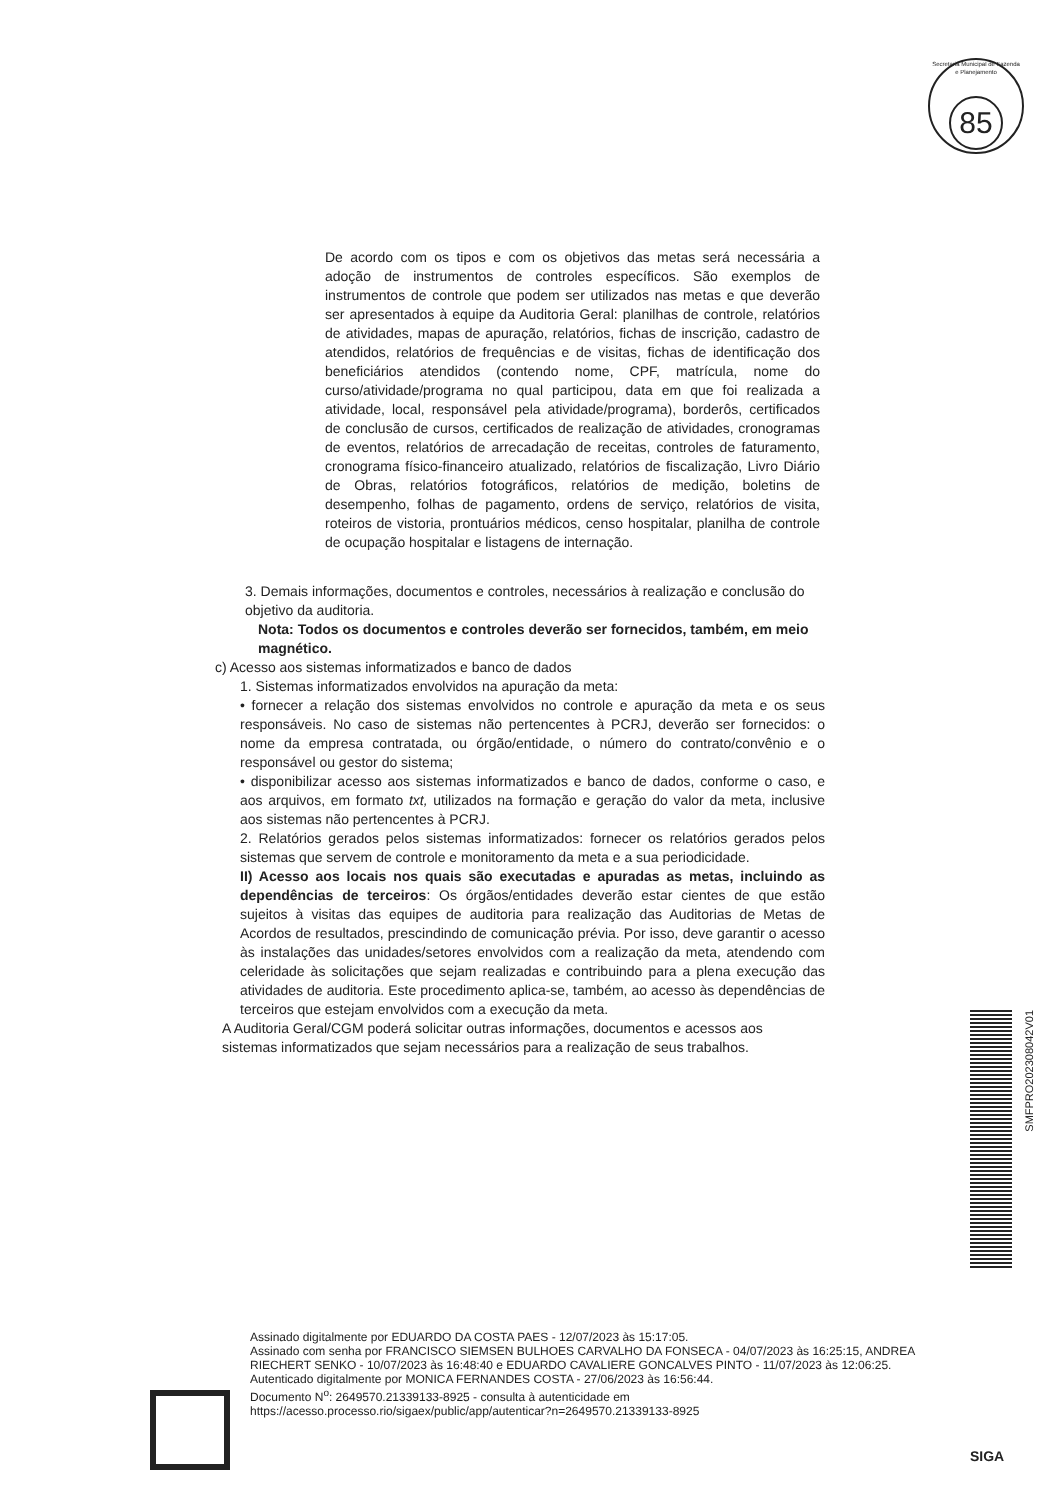Secretaria Municipal de Fazenda e Planejamento
85
De acordo com os tipos e com os objetivos das metas será necessária a adoção de instrumentos de controles específicos. São exemplos de instrumentos de controle que podem ser utilizados nas metas e que deverão ser apresentados à equipe da Auditoria Geral: planilhas de controle, relatórios de atividades, mapas de apuração, relatórios, fichas de inscrição, cadastro de atendidos, relatórios de frequências e de visitas, fichas de identificação dos beneficiários atendidos (contendo nome, CPF, matrícula, nome do curso/atividade/programa no qual participou, data em que foi realizada a atividade, local, responsável pela atividade/programa), borderôs, certificados de conclusão de cursos, certificados de realização de atividades, cronogramas de eventos, relatórios de arrecadação de receitas, controles de faturamento, cronograma físico-financeiro atualizado, relatórios de fiscalização, Livro Diário de Obras, relatórios fotográficos, relatórios de medição, boletins de desempenho, folhas de pagamento, ordens de serviço, relatórios de visita, roteiros de vistoria, prontuários médicos, censo hospitalar, planilha de controle de ocupação hospitalar e listagens de internação.
3. Demais informações, documentos e controles, necessários à realização e conclusão do objetivo da auditoria.
Nota: Todos os documentos e controles deverão ser fornecidos, também, em meio magnético.
c) Acesso aos sistemas informatizados e banco de dados
1. Sistemas informatizados envolvidos na apuração da meta:
• fornecer a relação dos sistemas envolvidos no controle e apuração da meta e os seus responsáveis. No caso de sistemas não pertencentes à PCRJ, deverão ser fornecidos: o nome da empresa contratada, ou órgão/entidade, o número do contrato/convênio e o responsável ou gestor do sistema;
• disponibilizar acesso aos sistemas informatizados e banco de dados, conforme o caso, e aos arquivos, em formato txt, utilizados na formação e geração do valor da meta, inclusive aos sistemas não pertencentes à PCRJ.
2. Relatórios gerados pelos sistemas informatizados: fornecer os relatórios gerados pelos sistemas que servem de controle e monitoramento da meta e a sua periodicidade.
II) Acesso aos locais nos quais são executadas e apuradas as metas, incluindo as dependências de terceiros: Os órgãos/entidades deverão estar cientes de que estão sujeitos à visitas das equipes de auditoria para realização das Auditorias de Metas de Acordos de resultados, prescindindo de comunicação prévia. Por isso, deve garantir o acesso às instalações das unidades/setores envolvidos com a realização da meta, atendendo com celeridade às solicitações que sejam realizadas e contribuindo para a plena execução das atividades de auditoria. Este procedimento aplica-se, também, ao acesso às dependências de terceiros que estejam envolvidos com a execução da meta.
A Auditoria Geral/CGM poderá solicitar outras informações, documentos e acessos aos sistemas informatizados que sejam necessários para a realização de seus trabalhos.
SMFPRO202308042V01
Assinado digitalmente por EDUARDO DA COSTA PAES - 12/07/2023 às 15:17:05.
Assinado com senha por FRANCISCO SIEMSEN BULHOES CARVALHO DA FONSECA - 04/07/2023 às 16:25:15, ANDREA RIECHERT SENKO - 10/07/2023 às 16:48:40 e EDUARDO CAVALIERE GONCALVES PINTO - 11/07/2023 às 12:06:25.
Autenticado digitalmente por MONICA FERNANDES COSTA - 27/06/2023 às 16:56:44.
Documento N<sup>o</sup>: 2649570.21339133-8925 - consulta à autenticidade em
https://acesso.processo.rio/sigaex/public/app/autenticar?n=2649570.21339133-8925
SIGA